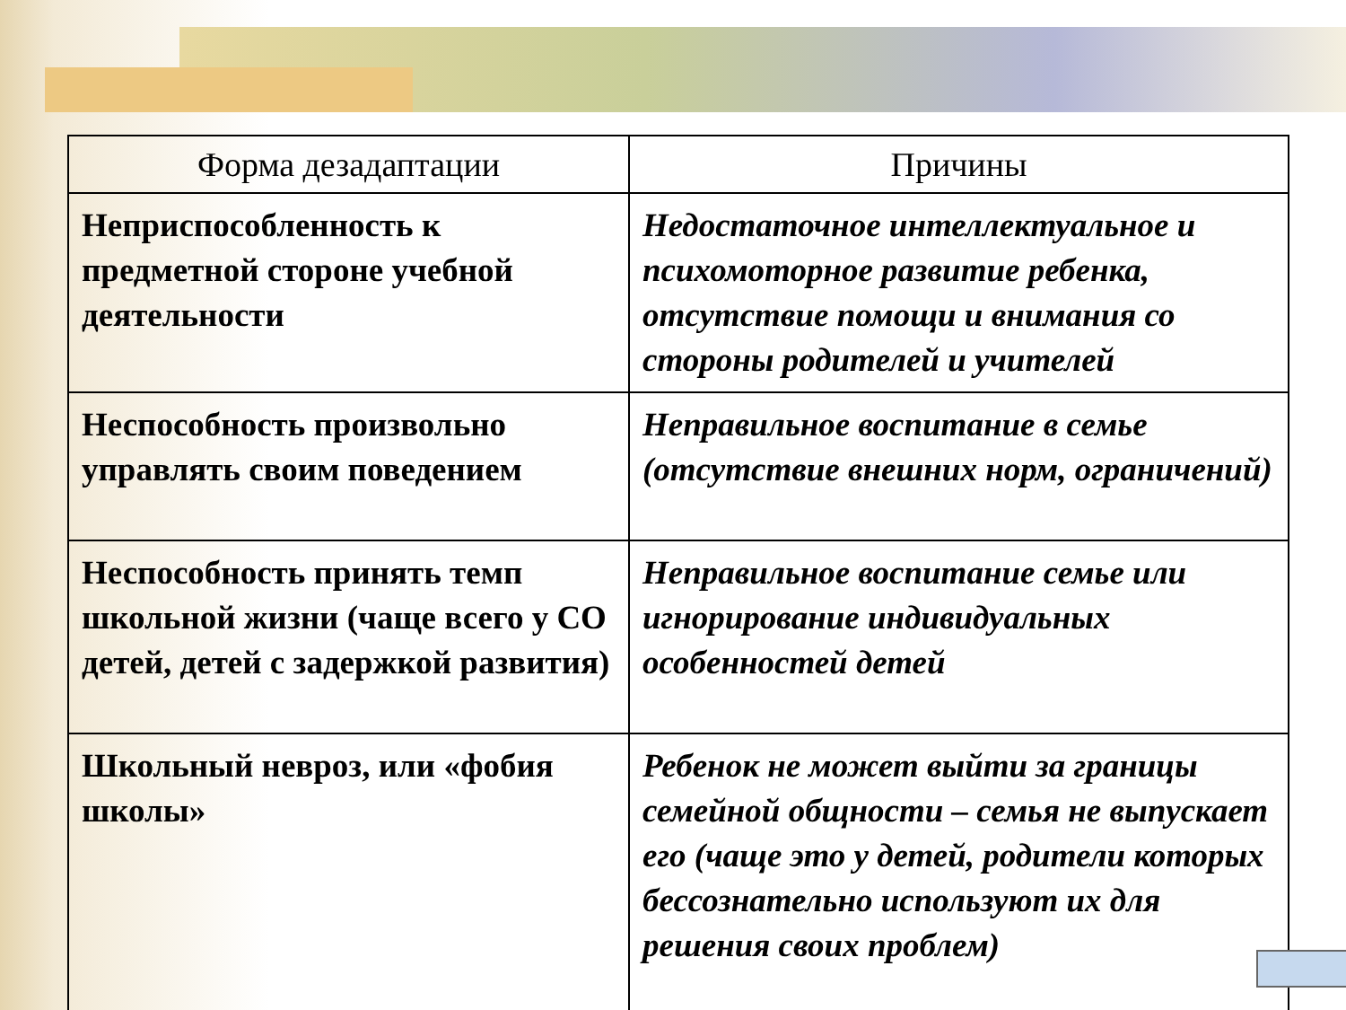| Форма дезадаптации | Причины |
| --- | --- |
| Неприспособленность к предметной стороне учебной деятельности | Недостаточное интеллектуальное и психомоторное развитие ребенка, отсутствие помощи и внимания со стороны родителей и учителей |
| Неспособность произвольно управлять своим поведением | Неправильное воспитание в семье (отсутствие внешних норм, ограничений) |
| Неспособность принять темп школьной жизни (чаще всего у СО детей, детей с задержкой развития) | Неправильное воспитание семье или игнорирование индивидуальных особенностей детей |
| Школьный невроз, или «фобия школы» | Ребенок не может выйти за границы семейной общности – семья не выпускает его (чаще это у детей, родители которых бессознательно используют их для решения своих проблем) |